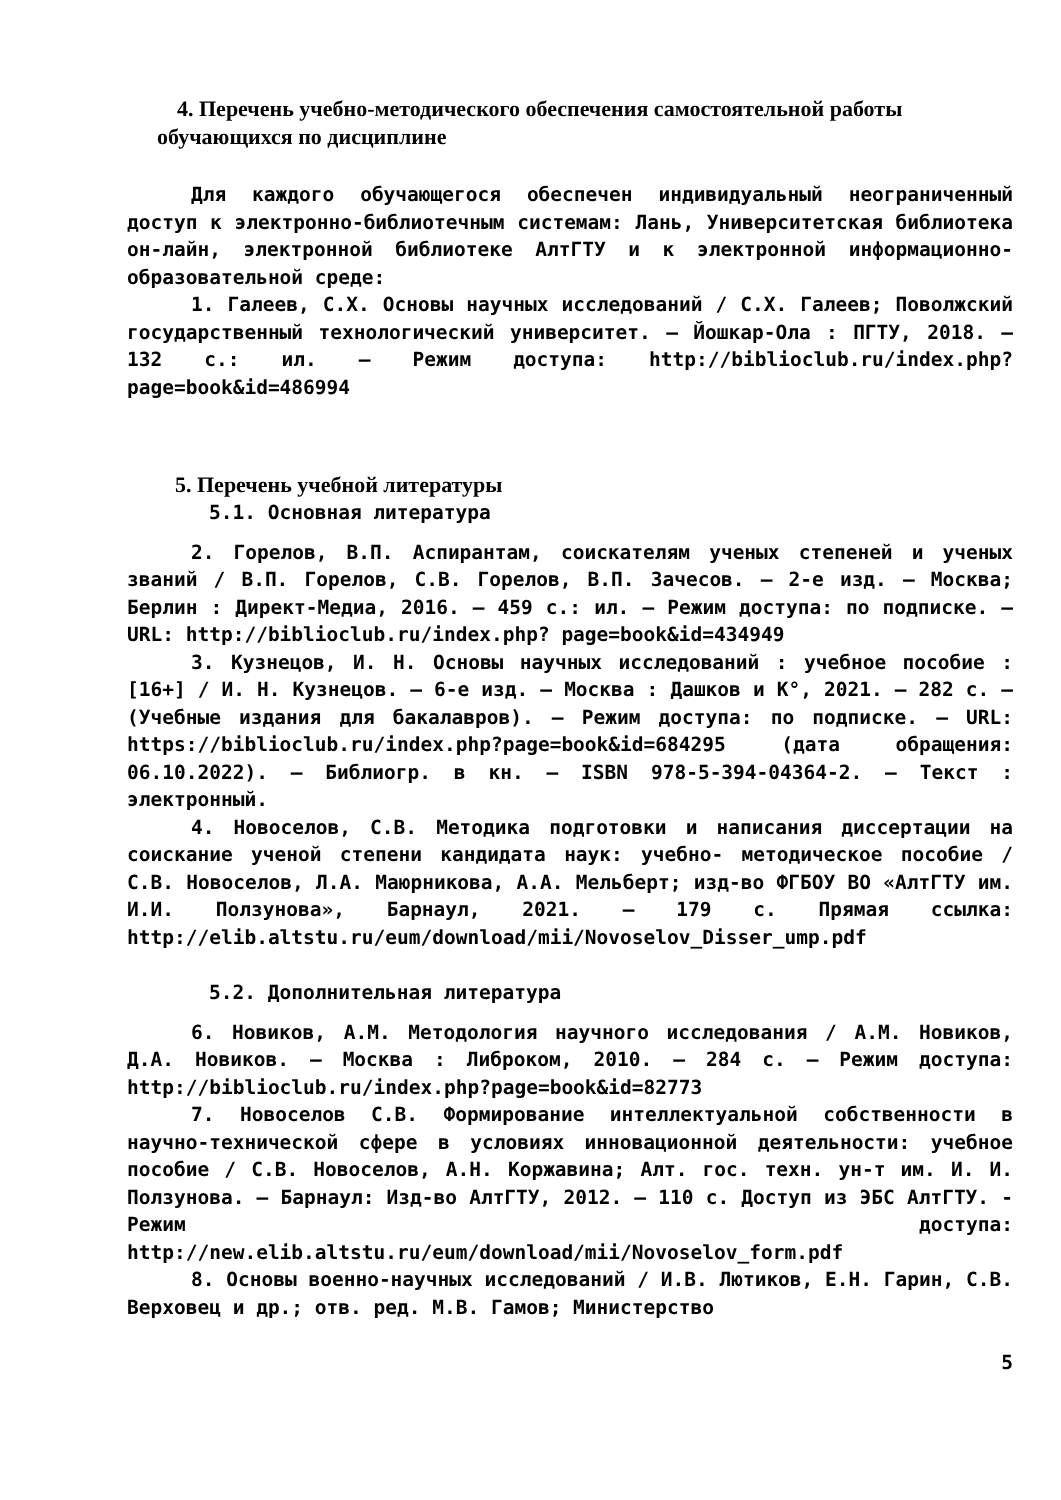4. Перечень учебно-методического обеспечения самостоятельной работы обучающихся по дисциплине
Для каждого обучающегося обеспечен индивидуальный неограниченный доступ к электронно-библиотечным системам: Лань, Университетская библиотека он-лайн, электронной библиотеке АлтГТУ и к электронной информационно-образовательной среде:
1. Галеев, С.Х. Основы научных исследований / С.Х. Галеев; Поволжский государственный технологический университет. – Йошкар-Ола : ПГТУ, 2018. – 132 с.: ил. – Режим доступа: http://biblioclub.ru/index.php? page=book&id=486994
5. Перечень учебной литературы
5.1. Основная литература
2. Горелов, В.П. Аспирантам, соискателям ученых степеней и ученых званий / В.П. Горелов, С.В. Горелов, В.П. Зачесов. – 2-е изд. – Москва; Берлин : Директ-Медиа, 2016. – 459 с.: ил. – Режим доступа: по подписке. – URL: http://biblioclub.ru/index.php? page=book&id=434949
3. Кузнецов, И. Н. Основы научных исследований : учебное пособие : [16+] / И. Н. Кузнецов. – 6-е изд. – Москва : Дашков и К°, 2021. – 282 с. – (Учебные издания для бакалавров). – Режим доступа: по подписке. – URL: https://biblioclub.ru/index.php?page=book&id=684295 (дата обращения: 06.10.2022). – Библиогр. в кн. – ISBN 978-5-394-04364-2. – Текст : электронный.
4. Новоселов, С.В. Методика подготовки и написания диссертации на соискание ученой степени кандидата наук: учебно- методическое пособие / С.В. Новоселов, Л.А. Маюрникова, А.А. Мельберт; изд-во ФГБОУ ВО «АлтГТУ им. И.И. Ползунова», Барнаул, 2021. – 179 с. Прямая ссылка: http://elib.altstu.ru/eum/download/mii/Novoselov_Disser_ump.pdf
5.2. Дополнительная литература
6. Новиков, А.М. Методология научного исследования / А.М. Новиков, Д.А. Новиков. – Москва : Либроком, 2010. – 284 с. – Режим доступа: http://biblioclub.ru/index.php?page=book&id=82773
7. Новоселов С.В. Формирование интеллектуальной собственности в научно-технической сфере в условиях инновационной деятельности: учебное пособие / С.В. Новоселов, А.Н. Коржавина; Алт. гос. техн. ун-т им. И. И. Ползунова. – Барнаул: Изд-во АлтГТУ, 2012. – 110 с. Доступ из ЭБС АлтГТУ. - Режим доступа: http://new.elib.altstu.ru/eum/download/mii/Novoselov_form.pdf
8. Основы военно-научных исследований / И.В. Лютиков, Е.Н. Гарин, С.В. Верховец и др.; отв. ред. М.В. Гамов; Министерство
5